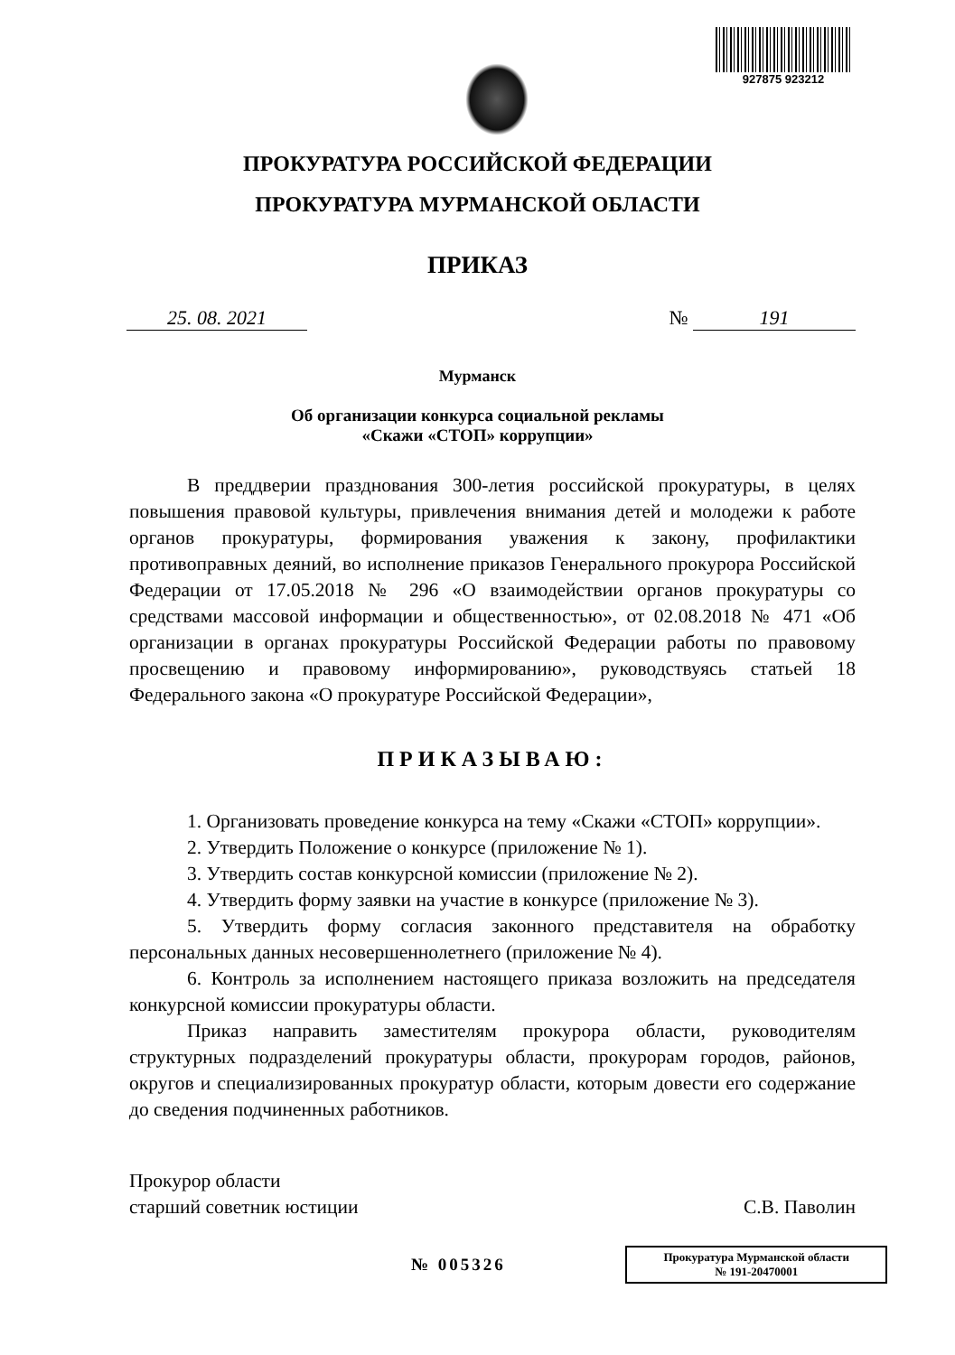927875 923212
ПРОКУРАТУРА РОССИЙСКОЙ ФЕДЕРАЦИИ
ПРОКУРАТУРА МУРМАНСКОЙ ОБЛАСТИ
ПРИКАЗ
25. 08. 2021 № 191
Мурманск
Об организации конкурса социальной рекламы
«Скажи «СТОП» коррупции»
В преддверии празднования 300-летия российской прокуратуры, в целях повышения правовой культуры, привлечения внимания детей и молодежи к работе органов прокуратуры, формирования уважения к закону, профилактики противоправных деяний, во исполнение приказов Генерального прокурора Российской Федерации от 17.05.2018 № 296 «О взаимодействии органов прокуратуры со средствами массовой информации и общественностью», от 02.08.2018 № 471 «Об организации в органах прокуратуры Российской Федерации работы по правовому просвещению и правовому информированию», руководствуясь статьей 18 Федерального закона «О прокуратуре Российской Федерации»,
ПРИКАЗЫВАЮ:
1. Организовать проведение конкурса на тему «Скажи «СТОП» коррупции».
2. Утвердить Положение о конкурсе (приложение № 1).
3. Утвердить состав конкурсной комиссии (приложение № 2).
4. Утвердить форму заявки на участие в конкурсе (приложение № 3).
5. Утвердить форму согласия законного представителя на обработку персональных данных несовершеннолетнего (приложение № 4).
6. Контроль за исполнением настоящего приказа возложить на председателя конкурсной комиссии прокуратуры области.
Приказ направить заместителям прокурора области, руководителям структурных подразделений прокуратуры области, прокурорам городов, районов, округов и специализированных прокуратур области, которым довести его содержание до сведения подчиненных работников.
Прокурор области
старший советник юстиции
С.В. Паволин
№ 005326 Прокуратура Мурманской области
№ 191-20470001